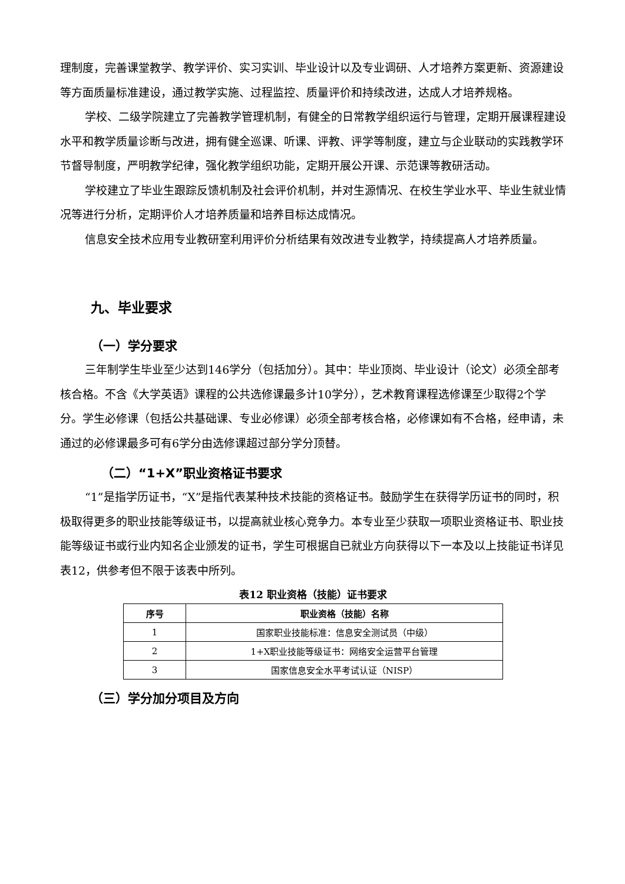理制度，完善课堂教学、教学评价、实习实训、毕业设计以及专业调研、人才培养方案更新、资源建设等方面质量标准建设，通过教学实施、过程监控、质量评价和持续改进，达成人才培养规格。
学校、二级学院建立了完善教学管理机制，有健全的日常教学组织运行与管理，定期开展课程建设水平和教学质量诊断与改进，拥有健全巡课、听课、评教、评学等制度，建立与企业联动的实践教学环节督导制度，严明教学纪律，强化教学组织功能，定期开展公开课、示范课等教研活动。
学校建立了毕业生跟踪反馈机制及社会评价机制，并对生源情况、在校生学业水平、毕业生就业情况等进行分析，定期评价人才培养质量和培养目标达成情况。
信息安全技术应用专业教研室利用评价分析结果有效改进专业教学，持续提高人才培养质量。
九、毕业要求
（一）学分要求
三年制学生毕业至少达到146学分（包括加分）。其中：毕业顶岗、毕业设计（论文）必须全部考核合格。不含《大学英语》课程的公共选修课最多计10学分），艺术教育课程选修课至少取得2个学分。学生必修课（包括公共基础课、专业必修课）必须全部考核合格，必修课如有不合格，经申请，未通过的必修课最多可有6学分由选修课超过部分学分顶替。
（二）“1+X”职业资格证书要求
“1”是指学历证书，“X”是指代表某种技术技能的资格证书。鼓励学生在获得学历证书的同时，积极取得更多的职业技能等级证书，以提高就业核心竞争力。本专业至少获取一项职业资格证书、职业技能等级证书或行业内知名企业颁发的证书，学生可根据自已就业方向获得以下一本及以上技能证书详见表12，供参考但不限于该表中所列。
表12 职业资格（技能）证书要求
| 序号 | 职业资格（技能）名称 |
| --- | --- |
| 1 | 国家职业技能标准：信息安全测试员（中级） |
| 2 | 1+X职业技能等级证书：网络安全运营平台管理 |
| 3 | 国家信息安全水平考试认证（NISP） |
（三）学分加分项目及方向